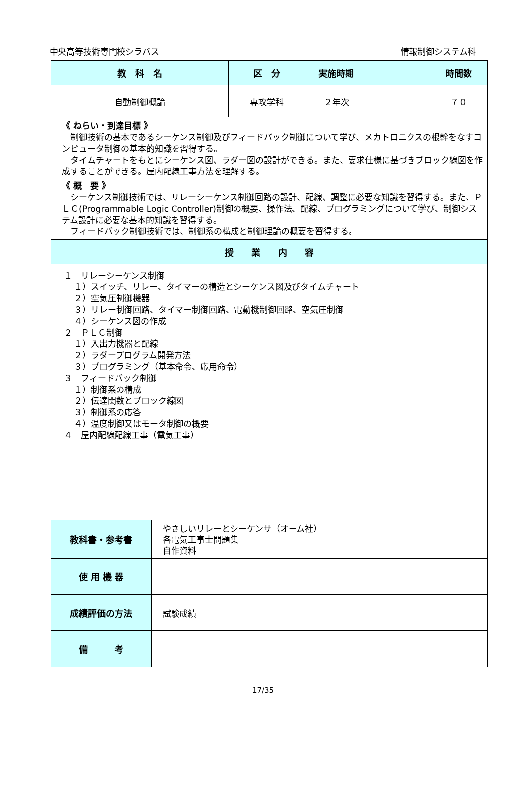中央高等技術専門校シラバス 情報制御システム科
| 教 科 名 | 区 分 | 実施時期 | | 時間数 |
| --- | --- | --- | --- | --- |
| 自動制御概論 | 専攻学科 | ２年次 | | ７０ |
| 《 ねらい・到達目標 》 制御技術の基本であるシーケンス制御及びフィードバック制御について学び、メカトロニクスの根幹をなすコンピュータ制御の基本的知識を習得する。 タイムチャートをもとにシーケンス図、ラダー図の設計ができる。また、要求仕様に基づきブロック線図を作成することができる。屋内配線工事方法を理解する。 《 概 要 》 シーケンス制御技術では、リレーシーケンス制御回路の設計、配線、調整に必要な知識を習得する。また、ＰＬＣ(Programmable Logic Controller)制御の概要、操作法、配線、プログラミングについて学び、制御システム設計に必要な基本的知識を習得する。 フィードバック制御技術では、制御系の構成と制御理論の概要を習得する。 | | | | |
| 授 業 内 容 | | | | |
| １ リレーシーケンス制御 １）スイッチ、リレー、タイマーの構造とシーケンス図及びタイムチャート ２）空気圧制御機器 ３）リレー制御回路、タイマー制御回路、電動機制御回路、空気圧制御 ４）シーケンス図の作成 ２ ＰＬＣ制御 １）入出力機器と配線 ２）ラダープログラム開発方法 ３）プログラミング（基本命令、応用命令） ３ フィードバック制御 １）制御系の構成 ２）伝達関数とブロック線図 ３）制御系の応答 ４）温度制御又はモータ制御の概要 ４ 屋内配線配線工事（電気工事） | | | | |
| 教科書・参考書 | やさしいリレーとシーケンサ（オーム社） 各電気工事士問題集 自作資料 |
| 使 用 機 器 | |
| 成績評価の方法 | 試験成績 |
| 備 考 | |
17/35